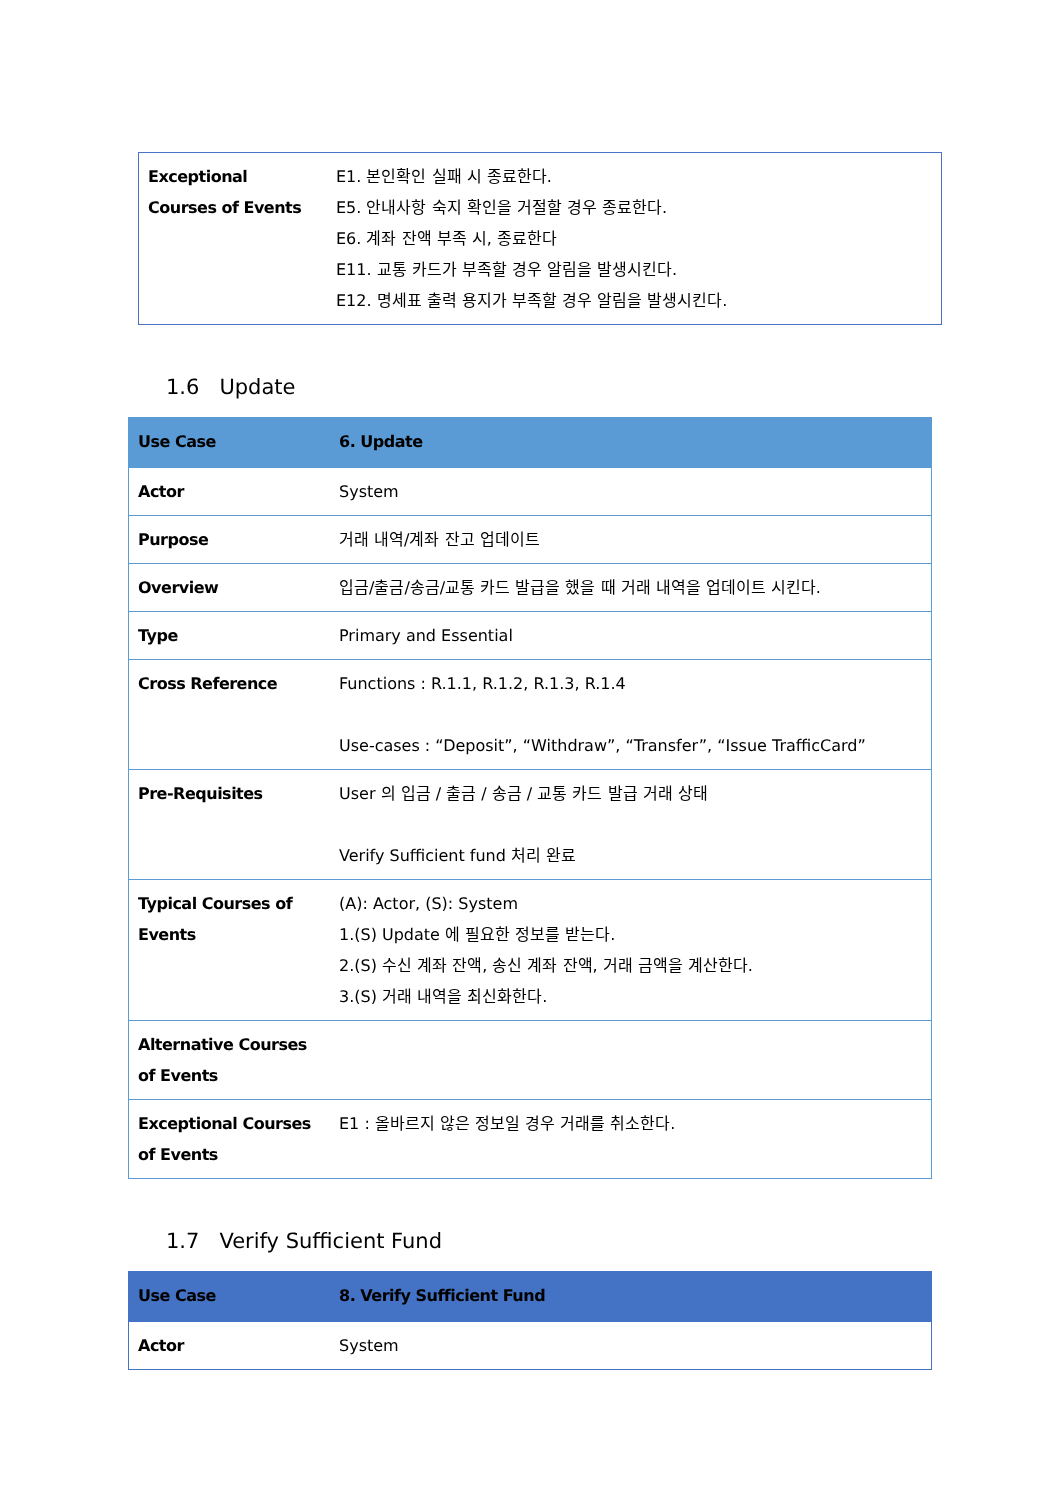| Exceptional Courses of Events | E1. 본인확인 실패 시 종료한다. E5. 안내사항 숙지 확인을 거절할 경우 종료한다. E6. 계좌 잔액 부족 시, 종료한다 E11. 교통 카드가 부족할 경우 알림을 발생시킨다. E12. 명세표 출력 용지가 부족할 경우 알림을 발생시킨다. |
1.6 Update
| Use Case | 6. Update |
| --- | --- |
| Actor | System |
| Purpose | 거래 내역/계좌 잔고 업데이트 |
| Overview | 입금/출금/송금/교통 카드 발급을 했을 때 거래 내역을 업데이트 시킨다. |
| Type | Primary and Essential |
| Cross Reference | Functions : R.1.1, R.1.2, R.1.3, R.1.4 Use-cases : “Deposit”, “Withdraw”, “Transfer”, “Issue TrafficCard” |
| Pre-Requisites | User 의 입금 / 출금 / 송금 / 교통 카드 발급 거래 상태 Verify Sufficient fund 처리 완료 |
| Typical Courses of Events | (A): Actor, (S): System 1.(S) Update 에 필요한 정보를 받는다. 2.(S) 수신 계좌 잔액, 송신 계좌 잔액, 거래 금액을 계산한다. 3.(S) 거래 내역을 최신화한다. |
| Alternative Courses of Events | |
| Exceptional Courses of Events | E1 : 올바르지 않은 정보일 경우 거래를 취소한다. |
1.7 Verify Sufficient Fund
| Use Case | 8. Verify Sufficient Fund |
| --- | --- |
| Actor | System |